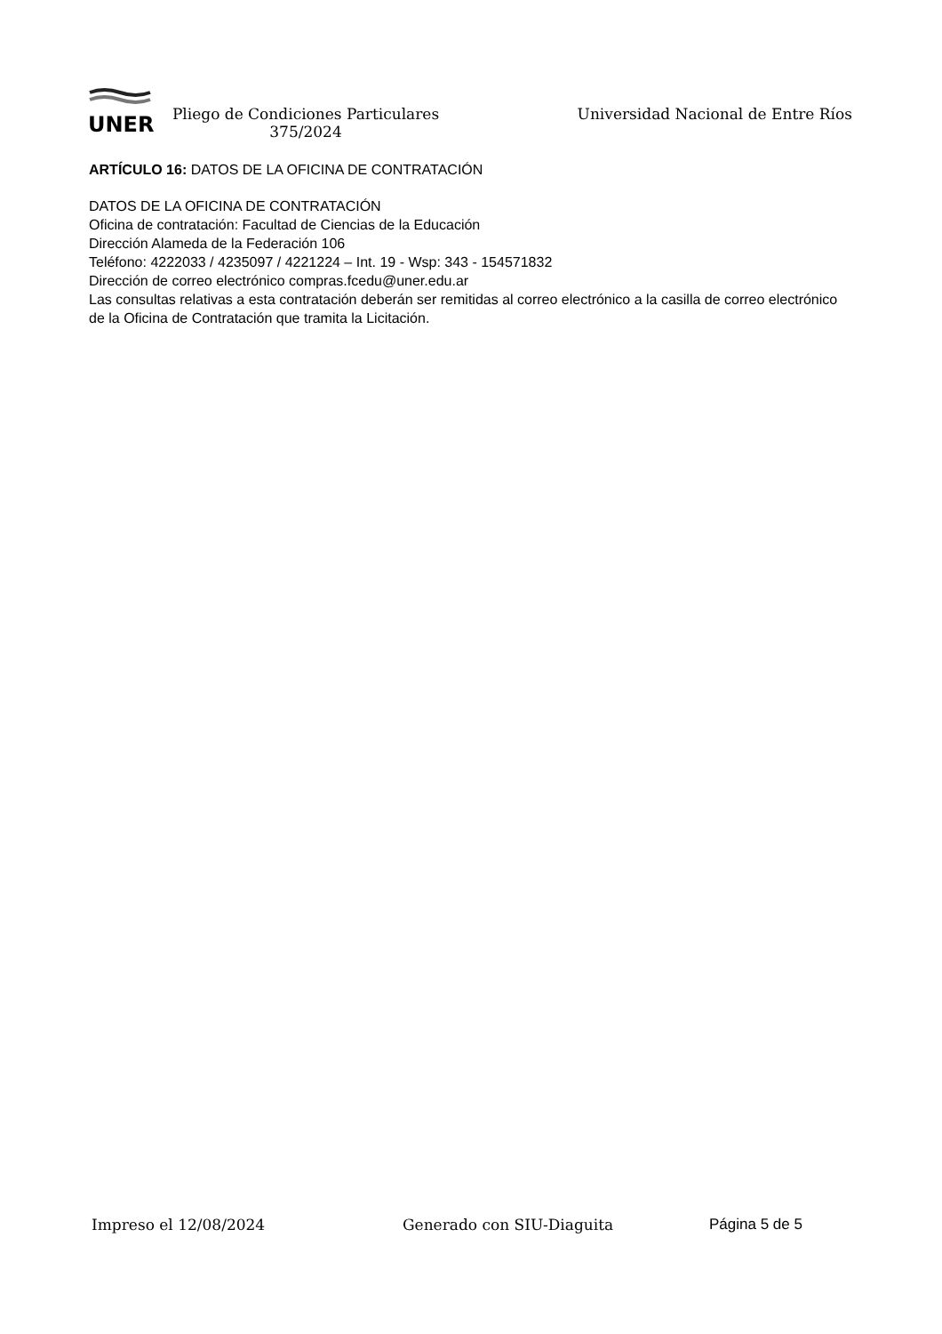UNER
Pliego de Condiciones Particulares
375/2024
Universidad Nacional de Entre Ríos
ARTÍCULO 16: DATOS DE LA OFICINA DE CONTRATACIÓN
DATOS DE LA OFICINA DE CONTRATACIÓN
Oficina de contratación: Facultad de Ciencias de la Educación
Dirección Alameda de la Federación 106
Teléfono: 4222033 / 4235097 / 4221224 – Int. 19 - Wsp: 343 - 154571832
Dirección de correo electrónico compras.fcedu@uner.edu.ar
Las consultas relativas a esta contratación deberán ser remitidas al correo electrónico a la casilla de correo electrónico de la Oficina de Contratación que tramita la Licitación.
Impreso el 12/08/2024 Generado con SIU-Diaguita Página 5 de 5